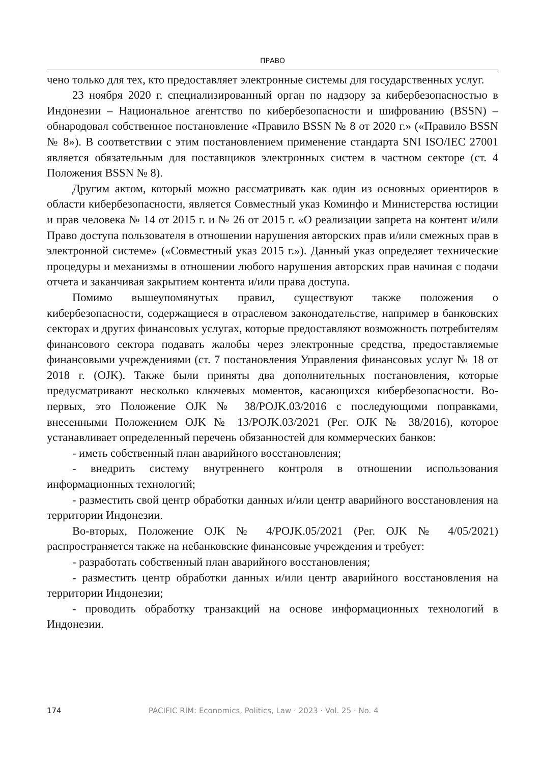ПРАВО
чено только для тех, кто предоставляет электронные системы для государственных услуг.
23 ноября 2020 г. специализированный орган по надзору за кибербезопасностью в Индонезии – Национальное агентство по кибербезопасности и шифрованию (BSSN) – обнародовал собственное постановление «Правило BSSN № 8 от 2020 г.» («Правило BSSN № 8»). В соответствии с этим постановлением применение стандарта SNI ISO/IEC 27001 является обязательным для поставщиков электронных систем в частном секторе (ст. 4 Положения BSSN № 8).
Другим актом, который можно рассматривать как один из основных ориентиров в области кибербезопасности, является Совместный указ Коминфо и Министерства юстиции и прав человека № 14 от 2015 г. и № 26 от 2015 г. «О реализации запрета на контент и/или Право доступа пользователя в отношении нарушения авторских прав и/или смежных прав в электронной системе» («Совместный указ 2015 г.»). Данный указ определяет технические процедуры и механизмы в отношении любого нарушения авторских прав начиная с подачи отчета и заканчивая закрытием контента и/или права доступа.
Помимо вышеупомянутых правил, существуют также положения о кибербезопасности, содержащиеся в отраслевом законодательстве, например в банковских секторах и других финансовых услугах, которые предоставляют возможность потребителям финансового сектора подавать жалобы через электронные средства, предоставляемые финансовыми учреждениями (ст. 7 постановления Управления финансовых услуг № 18 от 2018 г. (OJK). Также были приняты два дополнительных постановления, которые предусматривают несколько ключевых моментов, касающихся кибербезопасности. Во-первых, это Положение OJK № 38/POJK.03/2016 с последующими поправками, внесенными Положением OJK № 13/POJK.03/2021 (Рег. OJK № 38/2016), которое устанавливает определенный перечень обязанностей для коммерческих банков:
- иметь собственный план аварийного восстановления;
- внедрить систему внутреннего контроля в отношении использования информационных технологий;
- разместить свой центр обработки данных и/или центр аварийного восстановления на территории Индонезии.
Во-вторых, Положение OJK № 4/POJK.05/2021 (Рег. OJK № 4/05/2021) распространяется также на небанковские финансовые учреждения и требует:
- разработать собственный план аварийного восстановления;
- разместить центр обработки данных и/или центр аварийного восстановления на территории Индонезии;
- проводить обработку транзакций на основе информационных технологий в Индонезии.
174 PACIFIC RIM: Economics, Politics, Law · 2023 · Vol. 25 · No. 4